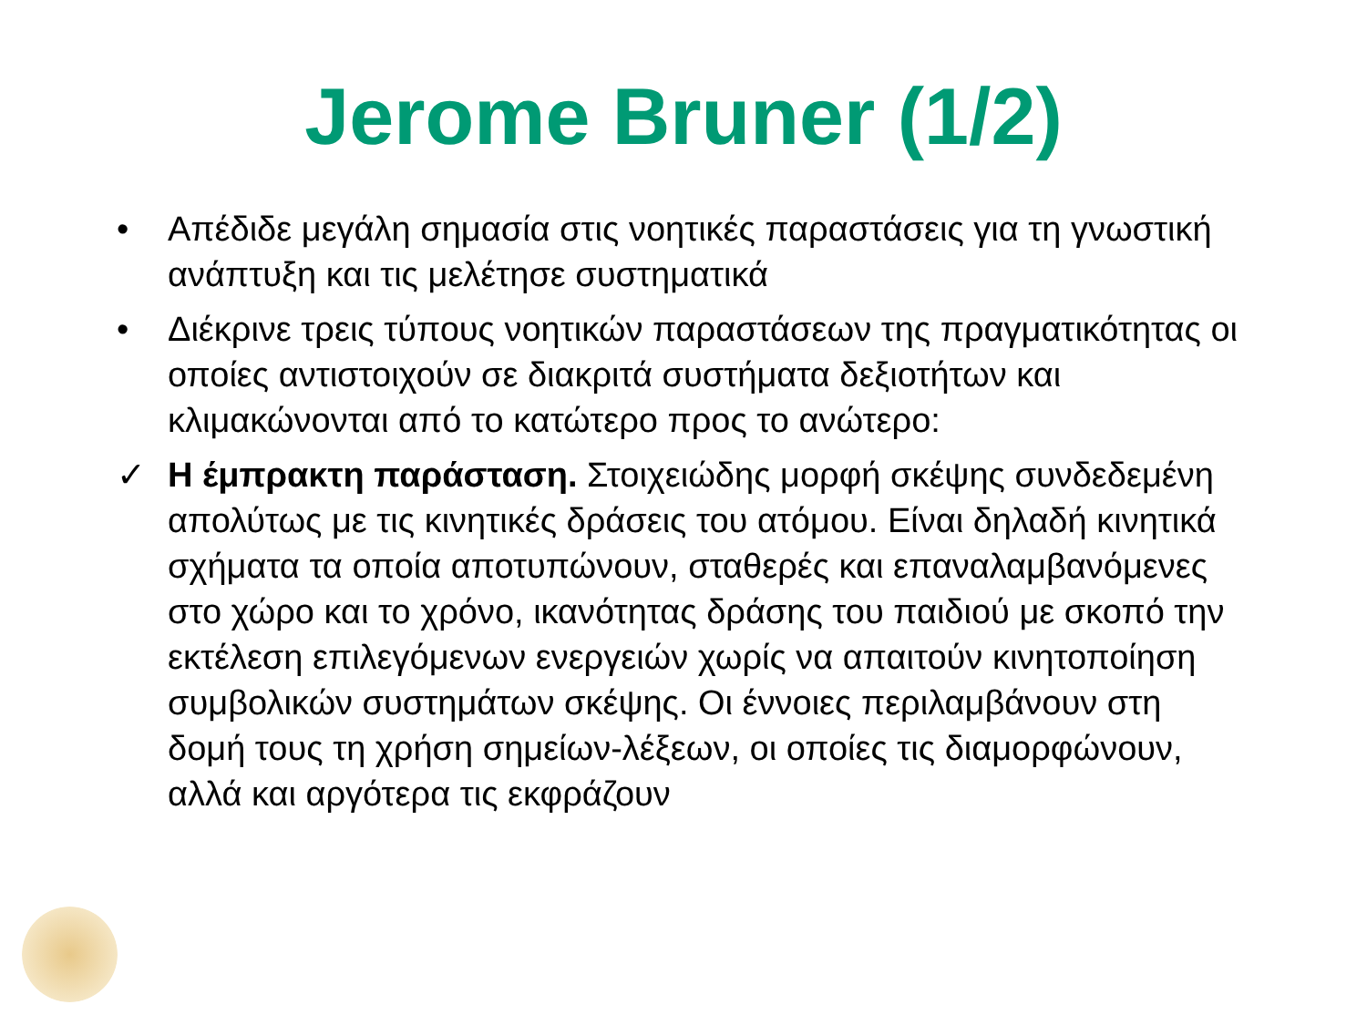Jerome Bruner (1/2)
• Απέδιδε μεγάλη σημασία στις νοητικές παραστάσεις για τη γνωστική ανάπτυξη και τις μελέτησε συστηματικά
• Διέκρινε τρεις τύπους νοητικών παραστάσεων της πραγματικότητας οι οποίες αντιστοιχούν σε διακριτά συστήματα δεξιοτήτων και κλιμακώνονται από το κατώτερο προς το ανώτερο:
✓ Η έμπρακτη παράσταση. Στοιχειώδης μορφή σκέψης συνδεδεμένη απολύτως με τις κινητικές δράσεις του ατόμου. Είναι δηλαδή κινητικά σχήματα τα οποία αποτυπώνουν, σταθερές και επαναλαμβανόμενες στο χώρο και το χρόνο, ικανότητας δράσης του παιδιού με σκοπό την εκτέλεση επιλεγόμενων ενεργειών χωρίς να απαιτούν κινητοποίηση συμβολικών συστημάτων σκέψης. Οι έννοιες περιλαμβάνουν στη δομή τους τη χρήση σημείων-λέξεων, οι οποίες τις διαμορφώνουν, αλλά και αργότερα τις εκφράζουν